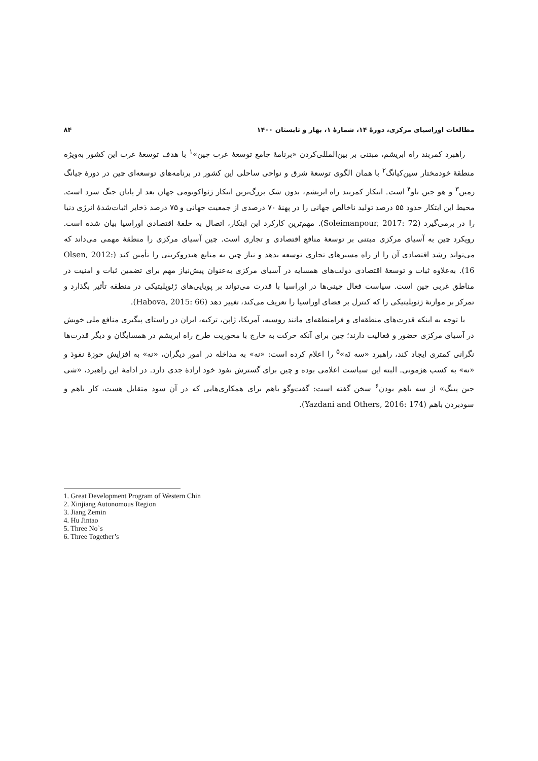مطالعات اوراسیای مرکزی، دورهٔ ۱۴، شمارهٔ ۱، بهار و تابستان ۱۴۰۰ ۸۴
راهبرد کمربند راه ابریشم، مبتنی بر بین‌المللی‌کردن «برنامهٔ جامع توسعهٔ غرب چین»<sup>۱</sup> با هدف توسعهٔ غرب این کشور به‌ویژه منطقهٔ خودمختار سین‌کیانگ<sup>۲</sup> با همان الگوی توسعهٔ شرق و نواحی ساحلی این کشور در برنامه‌های توسعه‌ای چین در دورهٔ جیانگ زمین<sup>۳</sup> و هو جین تاو<sup>۴</sup> است. ابتکار کمربند راه ابریشم، بدون شک بزرگ‌ترین ابتکار ژئواکونومی جهان بعد از پایان جنگ سرد است. محیط این ابتکار حدود ۵۵ درصد تولید ناخالص جهانی را در پهنهٔ ۷۰ درصدی از جمعیت جهانی و ۷۵ درصد ذخایر اثبات‌شدهٔ انرژی دنیا را در برمی‌گیرد (Soleimanpour, 2017: 72). مهم‌ترین کارکرد این ابتکار، اتصال به حلقهٔ اقتصادی اوراسیا بیان شده است. رویکرد چین به آسیای مرکزی مبتنی بر توسعهٔ منافع اقتصادی و تجاری است. چین آسیای مرکزی را منطقهٔ مهمی می‌داند که می‌تواند رشد اقتصادی آن را از راه مسیرهای تجاری توسعه بدهد و نیاز چین به منابع هیدروکربنی را تأمین کند (Olsen, 2012: 16). به‌علاوه ثبات و توسعهٔ اقتصادی دولت‌های همسایه در آسیای مرکزی به‌عنوان پیش‌نیاز مهم برای تضمین ثبات و امنیت در مناطق غربی چین است. سیاست فعال چینی‌ها در اوراسیا با قدرت می‌تواند بر پویایی‌های ژئوپلیتیکی در منطقه تأثیر بگذارد و تمرکز بر موازنهٔ ژئوپلیتیکی را که کنترل بر فضای اوراسیا را تعریف می‌کند، تغییر دهد (Habova, 2015: 66).
با توجه به اینکه قدرت‌های منطقه‌ای و فرامنطقه‌ای مانند روسیه، آمریکا، ژاپن، ترکیه، ایران در راستای پیگیری منافع ملی خویش در آسیای مرکزی حضور و فعالیت دارند؛ چین برای آنکه حرکت به خارج با محوریت طرح راه ابریشم در همسایگان و دیگر قدرت‌ها نگرانی کمتری ایجاد کند، راهبرد «سه نَه»<sup>۵</sup> را اعلام کرده است: «نه» به مداخله در امور دیگران، «نه» به افزایش حوزهٔ نفوذ و «نه» به کسب هژمونی. البته این سیاست اعلامی بوده و چین برای گسترش نفوذ خود ارادهٔ جدی دارد. در ادامهٔ این راهبرد، «شی جین پینگ» از سه باهم بودن<sup>۶</sup> سخن گفته است: گفت‌وگو باهم برای همکاری‌هایی که در آن سود متقابل هست، کار باهم و سودبردن باهم (Yazdani and Others, 2016: 174).
1. Great Development Program of Western Chin
2. Xinjiang Autonomous Region
3. Jiang Zemin
4. Hu Jintao
5. Three No`s
6. Three Together’s